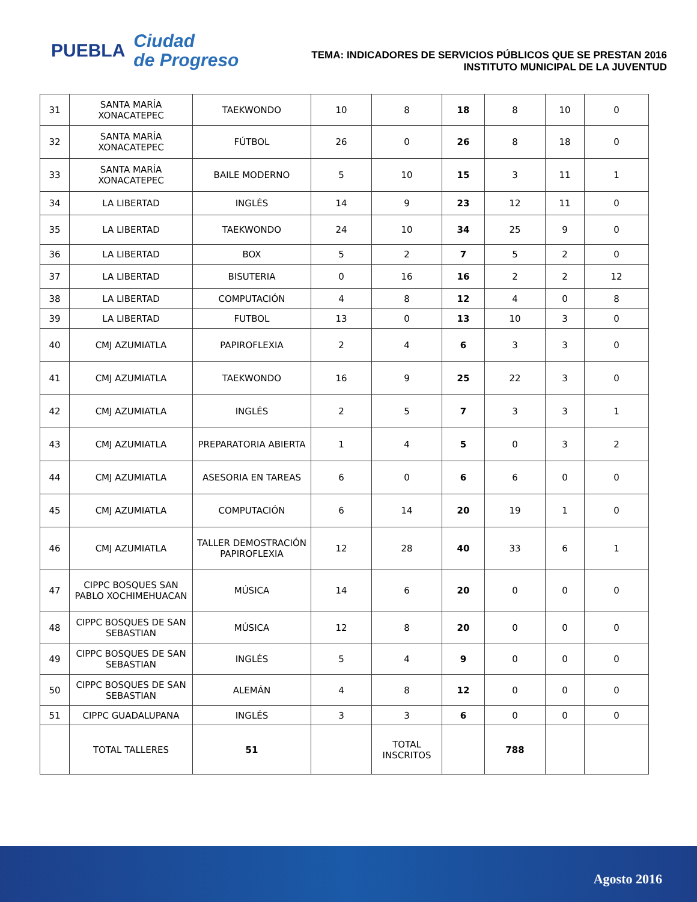PUEBLA
Ciudad
de Progreso
TEMA: INDICADORES DE SERVICIOS PÚBLICOS QUE SE PRESTAN 2016
INSTITUTO MUNICIPAL DE LA JUVENTUD
| 31 | SANTA MARÍA XONACATEPEC | TAEKWONDO | 10 | 8 | 18 | 8 | 10 | 0 |
| 32 | SANTA MARÍA XONACATEPEC | FÚTBOL | 26 | 0 | 26 | 8 | 18 | 0 |
| 33 | SANTA MARÍA XONACATEPEC | BAILE MODERNO | 5 | 10 | 15 | 3 | 11 | 1 |
| 34 | LA LIBERTAD | INGLÉS | 14 | 9 | 23 | 12 | 11 | 0 |
| 35 | LA LIBERTAD | TAEKWONDO | 24 | 10 | 34 | 25 | 9 | 0 |
| 36 | LA LIBERTAD | BOX | 5 | 2 | 7 | 5 | 2 | 0 |
| 37 | LA LIBERTAD | BISUTERIA | 0 | 16 | 16 | 2 | 2 | 12 |
| 38 | LA LIBERTAD | COMPUTACIÓN | 4 | 8 | 12 | 4 | 0 | 8 |
| 39 | LA LIBERTAD | FUTBOL | 13 | 0 | 13 | 10 | 3 | 0 |
| 40 | CMJ AZUMIATLA | PAPIROFLEXIA | 2 | 4 | 6 | 3 | 3 | 0 |
| 41 | CMJ AZUMIATLA | TAEKWONDO | 16 | 9 | 25 | 22 | 3 | 0 |
| 42 | CMJ AZUMIATLA | INGLÉS | 2 | 5 | 7 | 3 | 3 | 1 |
| 43 | CMJ AZUMIATLA | PREPARATORIA ABIERTA | 1 | 4 | 5 | 0 | 3 | 2 |
| 44 | CMJ AZUMIATLA | ASESORIA EN TAREAS | 6 | 0 | 6 | 6 | 0 | 0 |
| 45 | CMJ AZUMIATLA | COMPUTACIÓN | 6 | 14 | 20 | 19 | 1 | 0 |
| 46 | CMJ AZUMIATLA | TALLER DEMOSTRACIÓN PAPIROFLEXIA | 12 | 28 | 40 | 33 | 6 | 1 |
| 47 | CIPPC BOSQUES SAN PABLO XOCHIMEHUACAN | MÚSICA | 14 | 6 | 20 | 0 | 0 | 0 |
| 48 | CIPPC BOSQUES DE SAN SEBASTIAN | MÚSICA | 12 | 8 | 20 | 0 | 0 | 0 |
| 49 | CIPPC BOSQUES DE SAN SEBASTIAN | INGLÉS | 5 | 4 | 9 | 0 | 0 | 0 |
| 50 | CIPPC BOSQUES DE SAN SEBASTIAN | ALEMÁN | 4 | 8 | 12 | 0 | 0 | 0 |
| 51 | CIPPC GUADALUPANA | INGLÉS | 3 | 3 | 6 | 0 | 0 | 0 |
| | TOTAL TALLERES | 51 | | TOTAL INSCRITOS | | 788 | | |
Agosto 2016